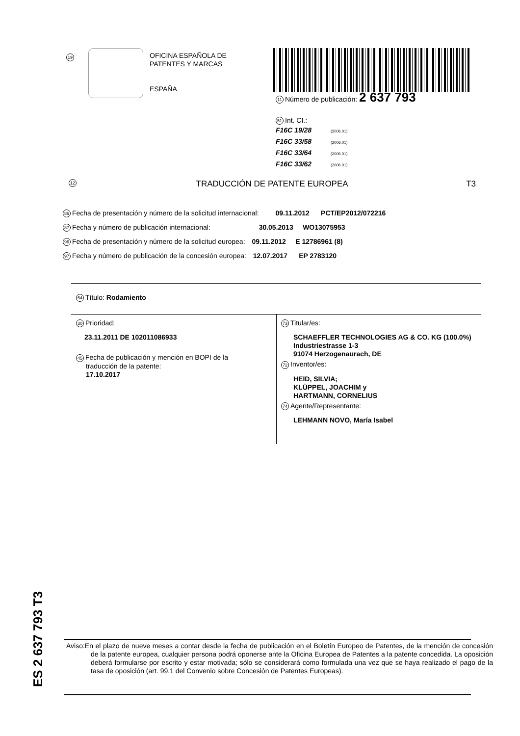19
OFICINA ESPAÑOLA DE
PATENTES Y MARCAS
ESPAÑA
11 Número de publicación: 2 637 793
51 Int. CI.:
F16C 19/28 (2006.01)
F16C 33/58 (2006.01)
F16C 33/64 (2006.01)
F16C 33/62 (2006.01)
12 TRADUCCIÓN DE PATENTE EUROPEA T3
86 Fecha de presentación y número de la solicitud internacional: 09.11.2012 PCT/EP2012/072216
87 Fecha y número de publicación internacional: 30.05.2013 WO13075953
96 Fecha de presentación y número de la solicitud europea: 09.11.2012 E 12786961 (8)
97 Fecha y número de publicación de la concesión europea: 12.07.2017 EP 2783120
54 Título: Rodamiento
30 Prioridad:
23.11.2011 DE 102011086933
45 Fecha de publicación y mención en BOPI de la
traducción de la patente:
17.10.2017
73 Titular/es:
SCHAEFFLER TECHNOLOGIES AG & CO. KG (100.0%)
Industriestrasse 1-3
91074 Herzogenaurach, DE
72 Inventor/es:
HEID, SILVIA;
KLÜPPEL, JOACHIM y
HARTMANN, CORNELIUS
74 Agente/Representante:
LEHMANN NOVO, María Isabel
ES 2 637 793 T3
Aviso:En el plazo de nueve meses a contar desde la fecha de publicación en el Boletín Europeo de Patentes, de la mención de concesión de la patente europea, cualquier persona podrá oponerse ante la Oficina Europea de Patentes a la patente concedida. La oposición deberá formularse por escrito y estar motivada; sólo se considerará como formulada una vez que se haya realizado el pago de la tasa de oposición (art. 99.1 del Convenio sobre Concesión de Patentes Europeas).